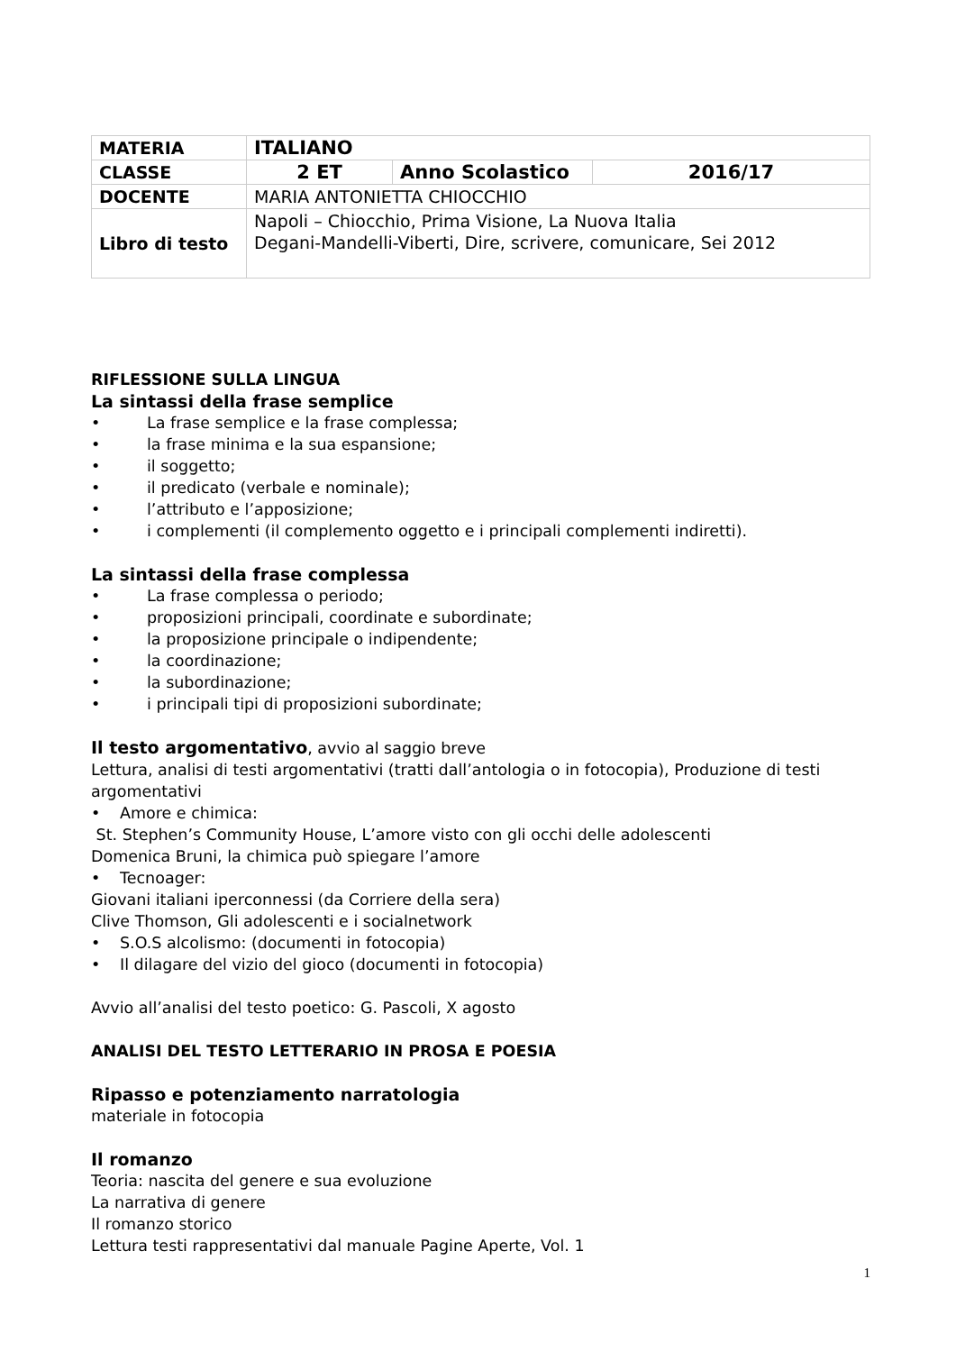| MATERIA | ITALIANO | | |
| CLASSE | 2 ET | Anno Scolastico | 2016/17 |
| DOCENTE | MARIA ANTONIETTA CHIOCCHIO | | |
| Libro di testo | Napoli – Chiocchio, Prima Visione, La Nuova Italia Degani-Mandelli-Viberti, Dire, scrivere, comunicare, Sei 2012 | | |
RIFLESSIONE SULLA LINGUA
La sintassi della frase semplice
• La frase semplice e la frase complessa;
• la frase minima e la sua espansione;
• il soggetto;
• il predicato (verbale e nominale);
• l’attributo e l’apposizione;
• i complementi (il complemento oggetto e i principali complementi indiretti).
La sintassi della frase complessa
• La frase complessa o periodo;
• proposizioni principali, coordinate e subordinate;
• la proposizione principale o indipendente;
• la coordinazione;
• la subordinazione;
• i principali tipi di proposizioni subordinate;
Il testo argomentativo, avvio al saggio breve
Lettura, analisi di testi argomentativi (tratti dall’antologia o in fotocopia), Produzione di testi argomentativi
• Amore e chimica:
St. Stephen’s Community House, L’amore visto con gli occhi delle adolescenti
Domenica Bruni, la chimica può spiegare l’amore
• Tecnoager:
Giovani italiani iperconnessi (da Corriere della sera)
Clive Thomson, Gli adolescenti e i socialnetwork
• S.O.S alcolismo: (documenti in fotocopia)
• Il dilagare del vizio del gioco (documenti in fotocopia)
Avvio all’analisi del testo poetico: G. Pascoli, X agosto
ANALISI DEL TESTO LETTERARIO IN PROSA E POESIA
Ripasso e potenziamento narratologia
materiale in fotocopia
Il romanzo
Teoria: nascita del genere e sua evoluzione
La narrativa di genere
Il romanzo storico
Lettura testi rappresentativi dal manuale Pagine Aperte, Vol. 1
1